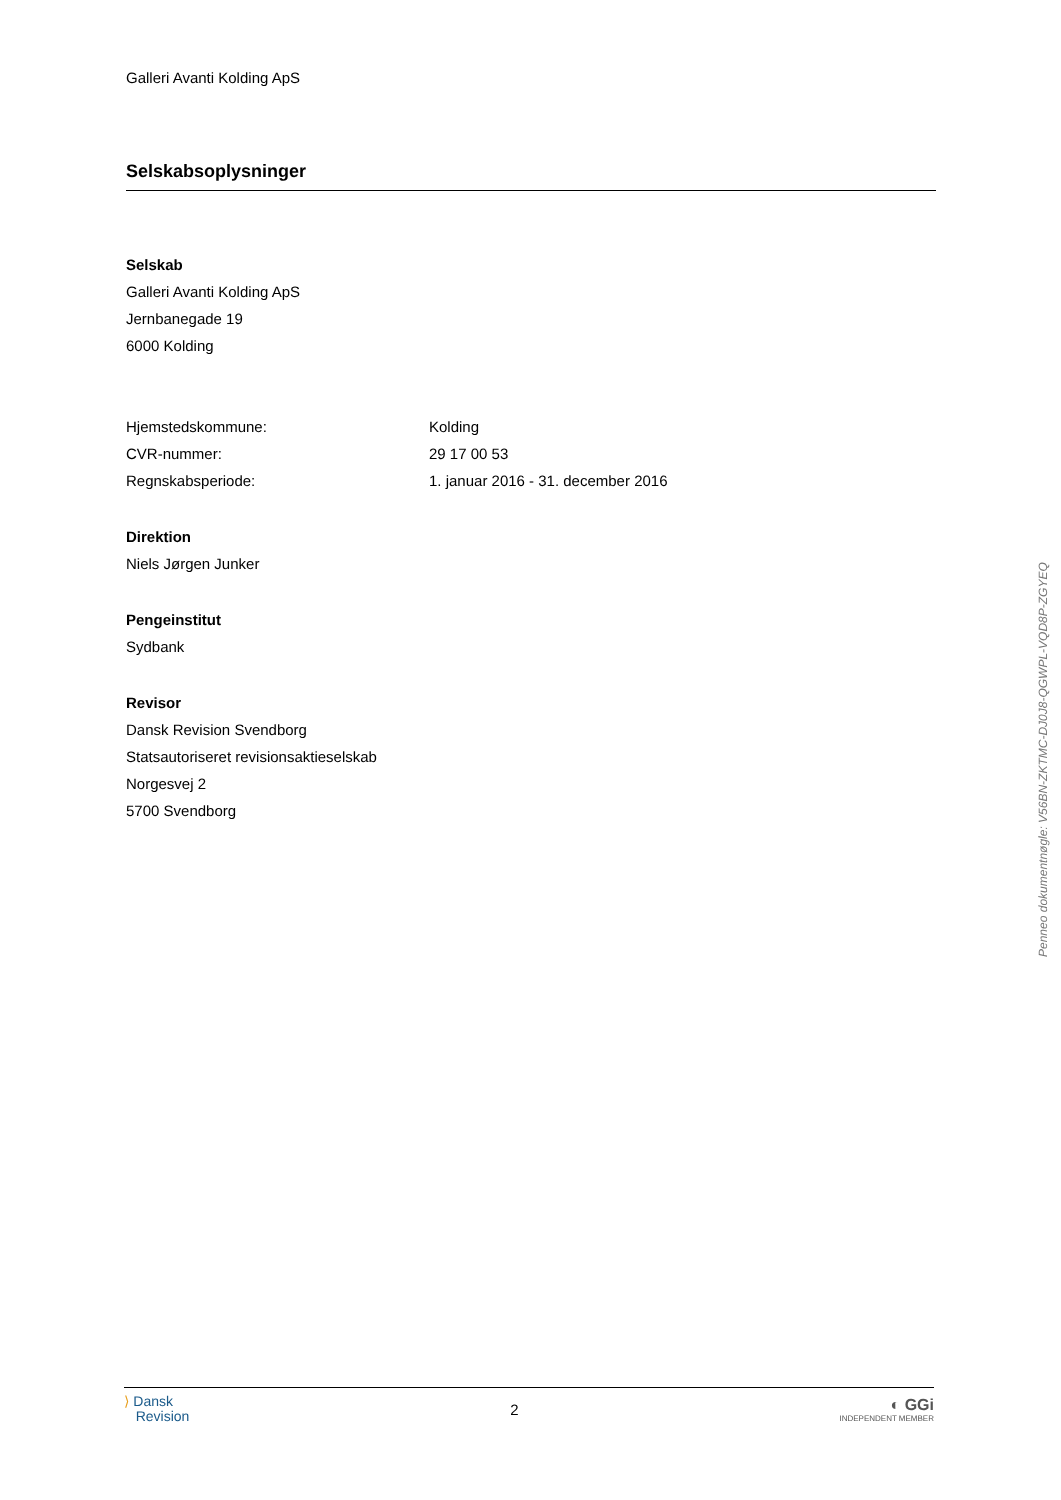Galleri Avanti Kolding ApS
Selskabsoplysninger
Selskab
Galleri Avanti Kolding ApS
Jernbanegade 19
6000 Kolding
Hjemstedskommune: Kolding
CVR-nummer: 29 17 00 53
Regnskabsperiode: 1. januar 2016 - 31. december 2016
Direktion
Niels Jørgen Junker
Pengeinstitut
Sydbank
Revisor
Dansk Revision Svendborg
Statsautoriseret revisionsaktieselskab
Norgesvej 2
5700 Svendborg
Penneo dokumentnøgle: V56BN-ZKTMC-DJ0J8-QGWPL-VQD8P-ZGYEQ
⟩ Dansk
Revision
2 ◐ GGi
INDEPENDENT MEMBER